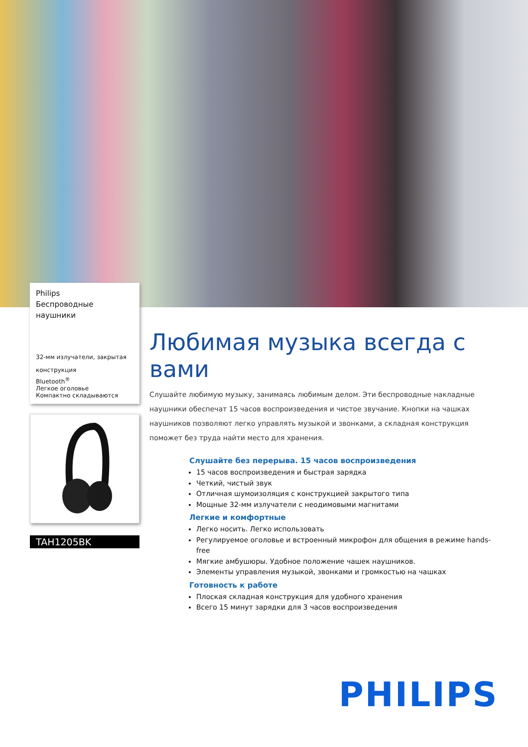Philips
Беспроводные наушники
32-мм излучатели, закрытая конструкция
Bluetooth<sup>®</sup>
Легкое оголовье
Компактно складываются
TAH1205BK
Любимая музыка всегда с вами
Слушайте любимую музыку, занимаясь любимым делом. Эти беспроводные накладные наушники обеспечат 15 часов воспроизведения и чистое звучание. Кнопки на чашках наушников позволяют легко управлять музыкой и звонками, а складная конструкция поможет без труда найти место для хранения.
Слушайте без перерыва. 15 часов воспроизведения
15 часов воспроизведения и быстрая зарядка
Четкий, чистый звук
Отличная шумоизоляция с конструкцией закрытого типа
Мощные 32-мм излучатели с неодимовыми магнитами
Легкие и комфортные
Легко носить. Легко использовать
Регулируемое оголовье и встроенный микрофон для общения в режиме hands-free
Мягкие амбушюры. Удобное положение чашек наушников.
Элементы управления музыкой, звонками и громкостью на чашках
Готовность к работе
Плоская складная конструкция для удобного хранения
Всего 15 минут зарядки для 3 часов воспроизведения
PHILIPS